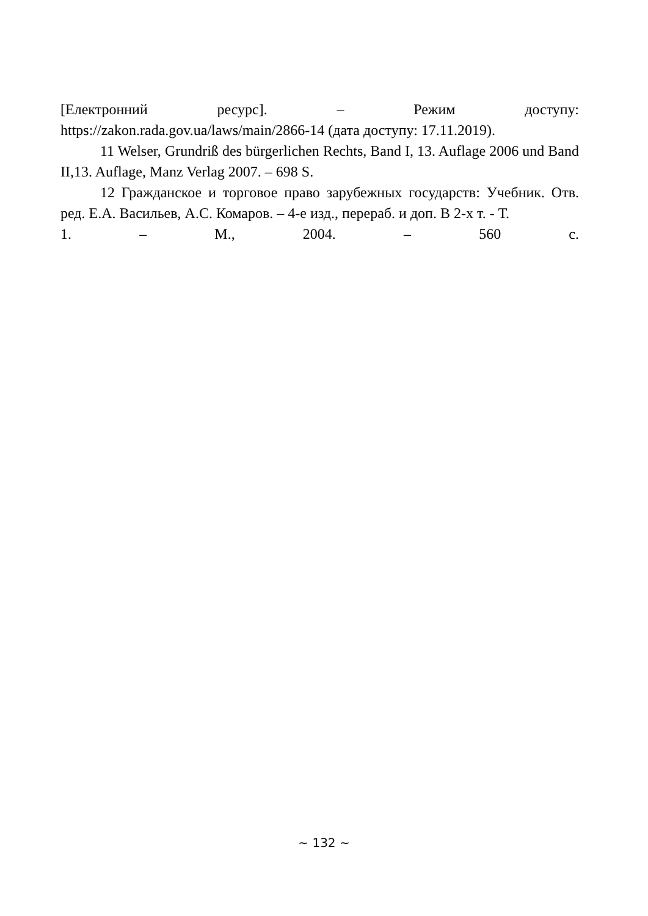[Електронний ресурс]. – Режим доступу:
https://zakon.rada.gov.ua/laws/main/2866-14 (дата доступу: 17.11.2019).
11 Welser, Grundriß des bürgerlichen Rechts, Band I, 13. Auflage 2006 und Band II,13. Auflage, Manz Verlag 2007. – 698 S.
12 Гражданское и торговое право зарубежных государств: Учебник. Отв. ред. Е.А. Васильев, А.С. Комаров. – 4-е изд., перераб. и доп. В 2-х т. - Т.
1. – М., 2004. – 560 с.
~ 132 ~